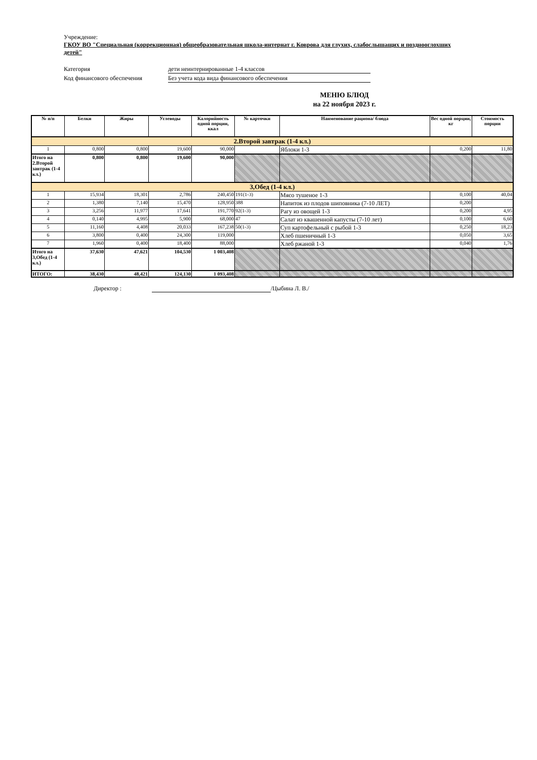Учреждение:
ГКОУ ВО "Специальная (коррекционная) общеобразовательная школа-интернат г. Коврова для глухих, слабослышащих и позднооглохших детей"
Категория дети неинтернированные 1-4 классов
Код финансового обеспечения Без учета кода вида финансового обеспечения
МЕНЮ БЛЮД
на 22 ноября 2023 г.
| № п/п | Белки | Жиры | Углеводы | Калорийность одной порции, ккал | № карточки | Наименование рациона/ блюда | Вес одной порции, кг | Стоимость порции |
| --- | --- | --- | --- | --- | --- | --- | --- | --- |
| 2.Второй завтрак (1-4 кл.) | | | | | | | | |
| 1 | 0,800 | 0,800 | 19,600 | 90,000 | | Яблоки 1-3 | 0,200 | 11,80 |
| Итого на 2.Второй завтрак (1-4 кл.) | 0,800 | 0,800 | 19,600 | 90,000 | | | | |
| 3,Обед (1-4 кл.) | | | | | | | | |
| 1 | 15,934 | 18,301 | 2,786 | 240,450 | 191(1-3) | Мясо тушеное 1-3 | 0,100 | 40,04 |
| 2 | 1,380 | 7,140 | 15,470 | 128,950 | 388 | Напиток из плодов шиповника (7-10 ЛЕТ) | 0,200 | |
| 3 | 3,256 | 11,977 | 17,641 | 191,770 | 92(1-3) | Рагу из овощей 1-3 | 0,200 | 4,95 |
| 4 | 0,140 | 4,995 | 5,900 | 68,000 | 47 | Салат из квашенной капусты (7-10 лет) | 0,100 | 6,60 |
| 5 | 11,160 | 4,408 | 20,033 | 167,238 | 50(1-3) | Суп картофельный с рыбой 1-3 | 0,250 | 18,23 |
| 6 | 3,800 | 0,400 | 24,300 | 119,000 | | Хлеб пшеничный 1-3 | 0,050 | 3,65 |
| 7 | 1,960 | 0,400 | 18,400 | 88,000 | | Хлеб ржаной 1-3 | 0,040 | 1,76 |
| Итого на 3,Обед (1-4 кл.) | 37,630 | 47,621 | 104,530 | 1 003,408 | | | | |
| ИТОГО: | 38,430 | 48,421 | 124,130 | 1 093,408 | | | | |
Директор : /Цыбина Л. В./